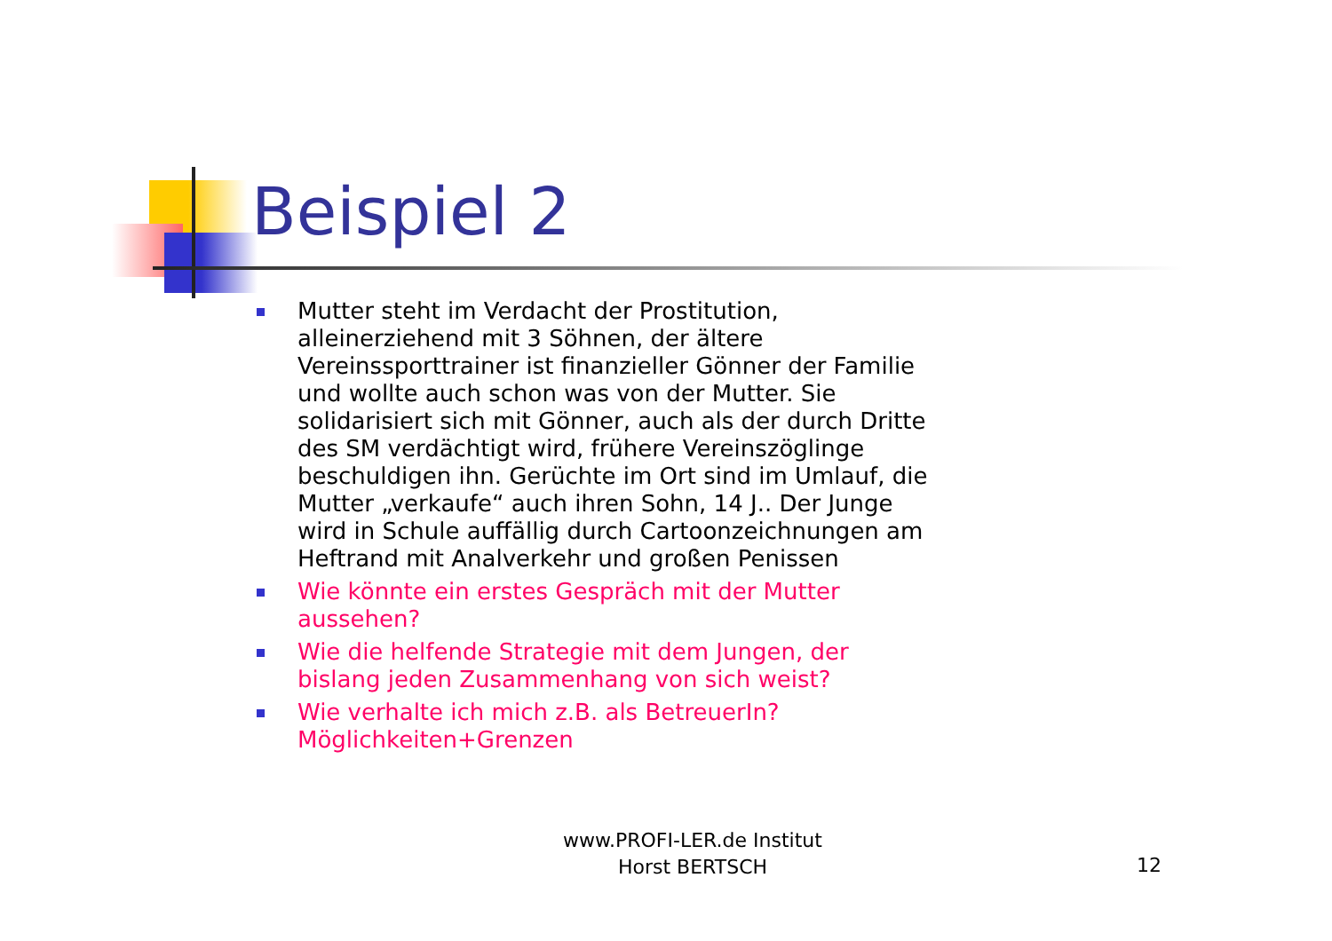Beispiel 2
Mutter steht im Verdacht der Prostitution, alleinerziehend mit 3 Söhnen, der ältere Vereinssporttrainer ist finanzieller Gönner der Familie und wollte auch schon was von der Mutter. Sie solidarisiert sich mit Gönner, auch als der durch Dritte des SM verdächtigt wird, frühere Vereinszöglinge beschuldigen ihn. Gerüchte im Ort sind im Umlauf, die Mutter „verkaufe“ auch ihren Sohn, 14 J.. Der Junge wird in Schule auffällig durch Cartoonzeichnungen am Heftrand mit Analverkehr und großen Penissen
Wie könnte ein erstes Gespräch mit der Mutter aussehen?
Wie die helfende Strategie mit dem Jungen, der bislang jeden Zusammenhang von sich weist?
Wie verhalte ich mich z.B. als BetreuerIn? Möglichkeiten+Grenzen
www.PROFI-LER.de Institut
Horst BERTSCH
12